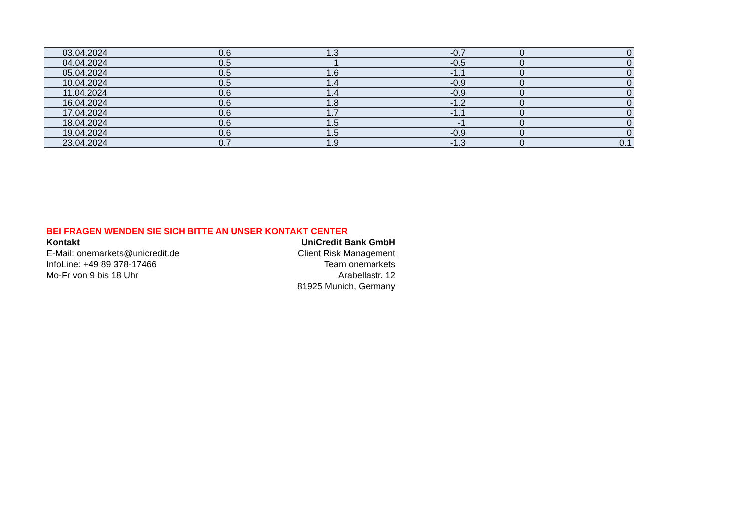| 03.04.2024 | 0.6 | 1.3 | -0.7 | 0 | 0 |
| 04.04.2024 | 0.5 | 1 | -0.5 | 0 | 0 |
| 05.04.2024 | 0.5 | 1.6 | -1.1 | 0 | 0 |
| 10.04.2024 | 0.5 | 1.4 | -0.9 | 0 | 0 |
| 11.04.2024 | 0.6 | 1.4 | -0.9 | 0 | 0 |
| 16.04.2024 | 0.6 | 1.8 | -1.2 | 0 | 0 |
| 17.04.2024 | 0.6 | 1.7 | -1.1 | 0 | 0 |
| 18.04.2024 | 0.6 | 1.5 | -1 | 0 | 0 |
| 19.04.2024 | 0.6 | 1.5 | -0.9 | 0 | 0 |
| 23.04.2024 | 0.7 | 1.9 | -1.3 | 0 | 0.1 |
BEI FRAGEN WENDEN SIE SICH BITTE AN UNSER KONTAKT CENTER
Kontakt
E-Mail: onemarkets@unicredit.de
InfoLine: +49 89 378-17466
Mo-Fr von 9 bis 18 Uhr
UniCredit Bank GmbH
Client Risk Management
Team onemarkets
Arabellastr. 12
81925 Munich, Germany